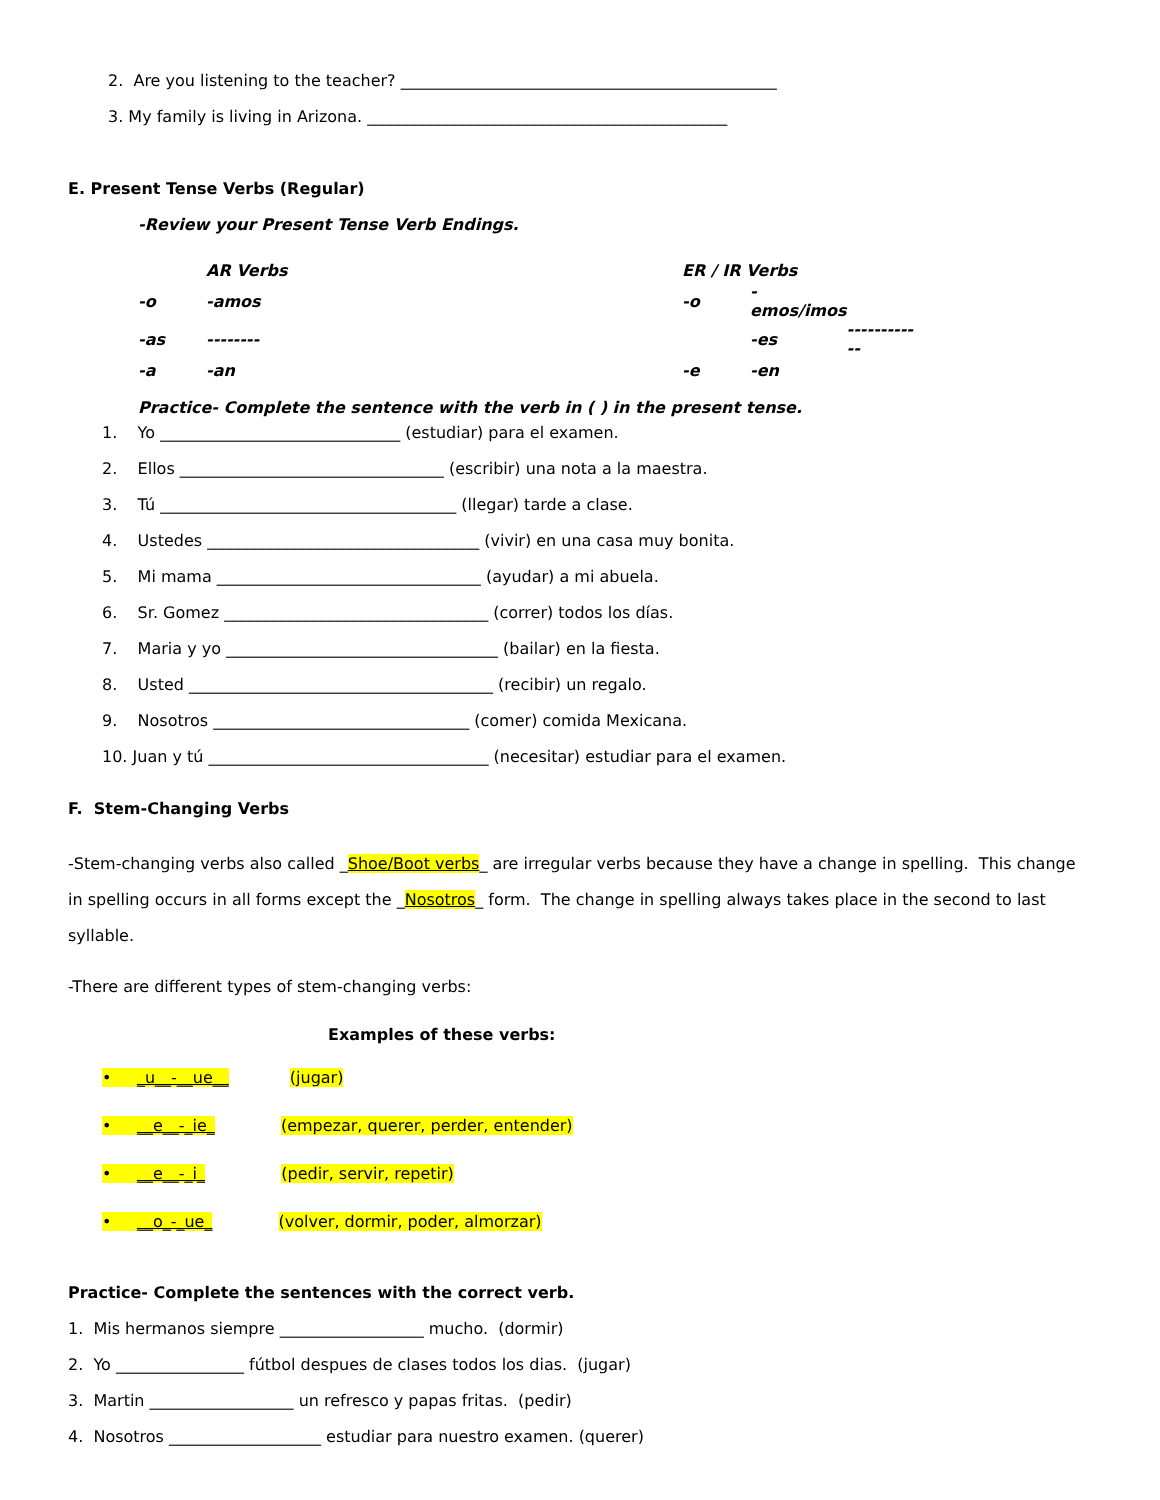2. Are you listening to the teacher? _______________________________________________
3. My family is living in Arizona. _____________________________________________
E. Present Tense Verbs (Regular)
-Review your Present Tense Verb Endings.
| | AR Verbs | | | ER / IR Verbs | | |
| -o | -amos | | | -o | -emos/imos | |
| -as | -------- | | | | -es | ------------ |
| -a | -an | | | -e | -en | |
Practice- Complete the sentence with the verb in ( ) in the present tense.
1. Yo ______________________________ (estudiar) para el examen.
2. Ellos _________________________________ (escribir) una nota a la maestra.
3. Tú _____________________________________ (llegar) tarde a clase.
4. Ustedes __________________________________ (vivir) en una casa muy bonita.
5. Mi mama _________________________________ (ayudar) a mi abuela.
6. Sr. Gomez _________________________________ (correr) todos los días.
7. Maria y yo __________________________________ (bailar) en la fiesta.
8. Usted ______________________________________ (recibir) un regalo.
9. Nosotros ________________________________ (comer) comida Mexicana.
10. Juan y tú ___________________________________ (necesitar) estudiar para el examen.
F. Stem-Changing Verbs
-Stem-changing verbs also called _Shoe/Boot verbs_ are irregular verbs because they have a change in spelling. This change in spelling occurs in all forms except the _Nosotros_ form. The change in spelling always takes place in the second to last syllable.
-There are different types of stem-changing verbs:
Examples of these verbs:
• _u__-__ue__ (jugar)
• __e__-_ie_ (empezar, querer, perder, entender)
• __e__-_i_ (pedir, servir, repetir)
• __o_-_ue_ (volver, dormir, poder, almorzar)
Practice- Complete the sentences with the correct verb.
1. Mis hermanos siempre __________________ mucho. (dormir)
2. Yo ________________ fútbol despues de clases todos los dias. (jugar)
3. Martin __________________ un refresco y papas fritas. (pedir)
4. Nosotros ___________________ estudiar para nuestro examen. (querer)